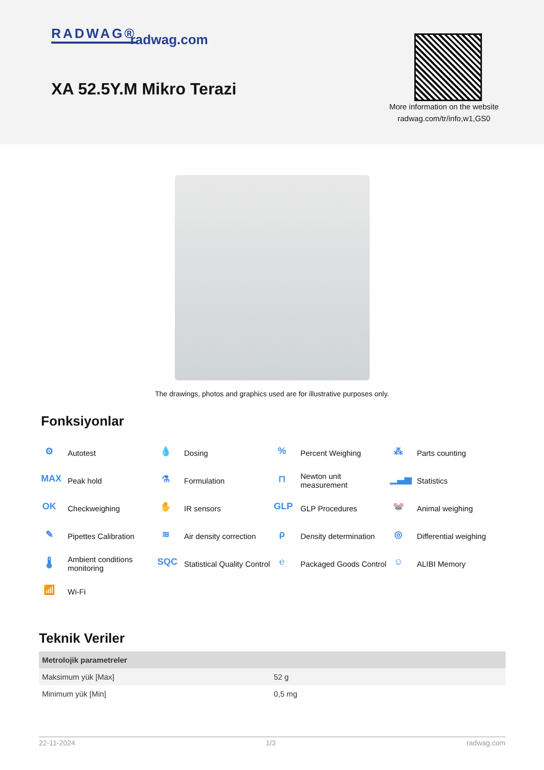RADWAG® radwag.com
XA 52.5Y.M Mikro Terazi
More information on the website
radwag.com/tr/info,w1,GS0
The drawings, photos and graphics used are for illustrative purposes only.
Fonksiyonlar
⚙ Autotest
💧 Dosing
% Percent Weighing
⁂ Parts counting
MAX Peak hold
⚗ Formulation
⊓ Newton unit
measurement
▁▃▅ Statistics
OK Checkweighing
✋ IR sensors
GLP GLP Procedures
🐭 Animal weighing
✎ Pipettes Calibration
≋ Air density correction
ρ Density determination
◎ Differential weighing
🌡 Ambient conditions
monitoring
SQC Statistical Quality Control
℮ Packaged Goods Control
☺ ALIBI Memory
📶 Wi-Fi
Teknik Veriler
| Metrolojik parametreler | |
| --- | --- |
| Maksimum yük [Max] | 52 g |
| Minimum yük [Min] | 0,5 mg |
22-11-2024 1/3 radwag.com